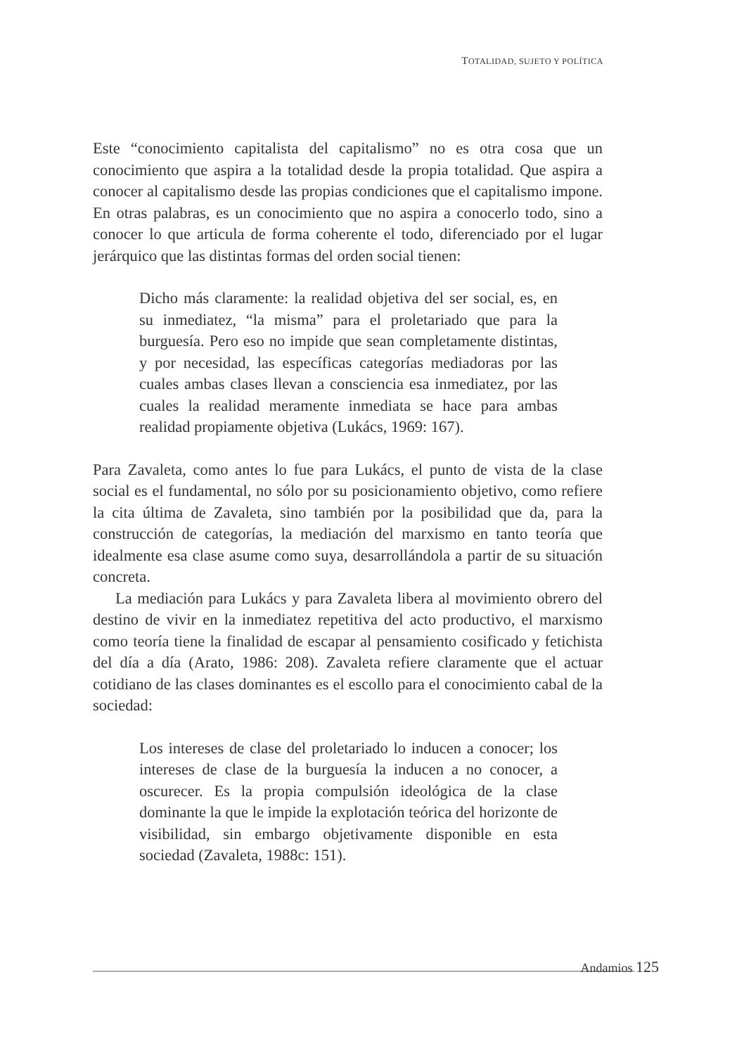TOTALIDAD, SUJETO Y POLÍTICA
Este “conocimiento capitalista del capitalismo” no es otra cosa que un conocimiento que aspira a la totalidad desde la propia totalidad. Que aspira a conocer al capitalismo desde las propias condiciones que el capitalismo impone. En otras palabras, es un conocimiento que no aspira a conocerlo todo, sino a conocer lo que articula de forma coherente el todo, diferenciado por el lugar jerárquico que las distintas formas del orden social tienen:
Dicho más claramente: la realidad objetiva del ser social, es, en su inmediatez, “la misma” para el proletariado que para la burguesía. Pero eso no impide que sean completamente distintas, y por necesidad, las específicas categorías mediadoras por las cuales ambas clases llevan a consciencia esa inmediatez, por las cuales la realidad meramente inmediata se hace para ambas realidad propiamente objetiva (Lukács, 1969: 167).
Para Zavaleta, como antes lo fue para Lukács, el punto de vista de la clase social es el fundamental, no sólo por su posicionamiento objetivo, como refiere la cita última de Zavaleta, sino también por la posibilidad que da, para la construcción de categorías, la mediación del marxismo en tanto teoría que idealmente esa clase asume como suya, desarrollándola a partir de su situación concreta.
La mediación para Lukács y para Zavaleta libera al movimiento obrero del destino de vivir en la inmediatez repetitiva del acto productivo, el marxismo como teoría tiene la finalidad de escapar al pensamiento cosificado y fetichista del día a día (Arato, 1986: 208). Zavaleta refiere claramente que el actuar cotidiano de las clases dominantes es el escollo para el conocimiento cabal de la sociedad:
Los intereses de clase del proletariado lo inducen a conocer; los intereses de clase de la burguesía la inducen a no conocer, a oscurecer. Es la propia compulsión ideológica de la clase dominante la que le impide la explotación teórica del horizonte de visibilidad, sin embargo objetivamente disponible en esta sociedad (Zavaleta, 1988c: 151).
Andamios 125